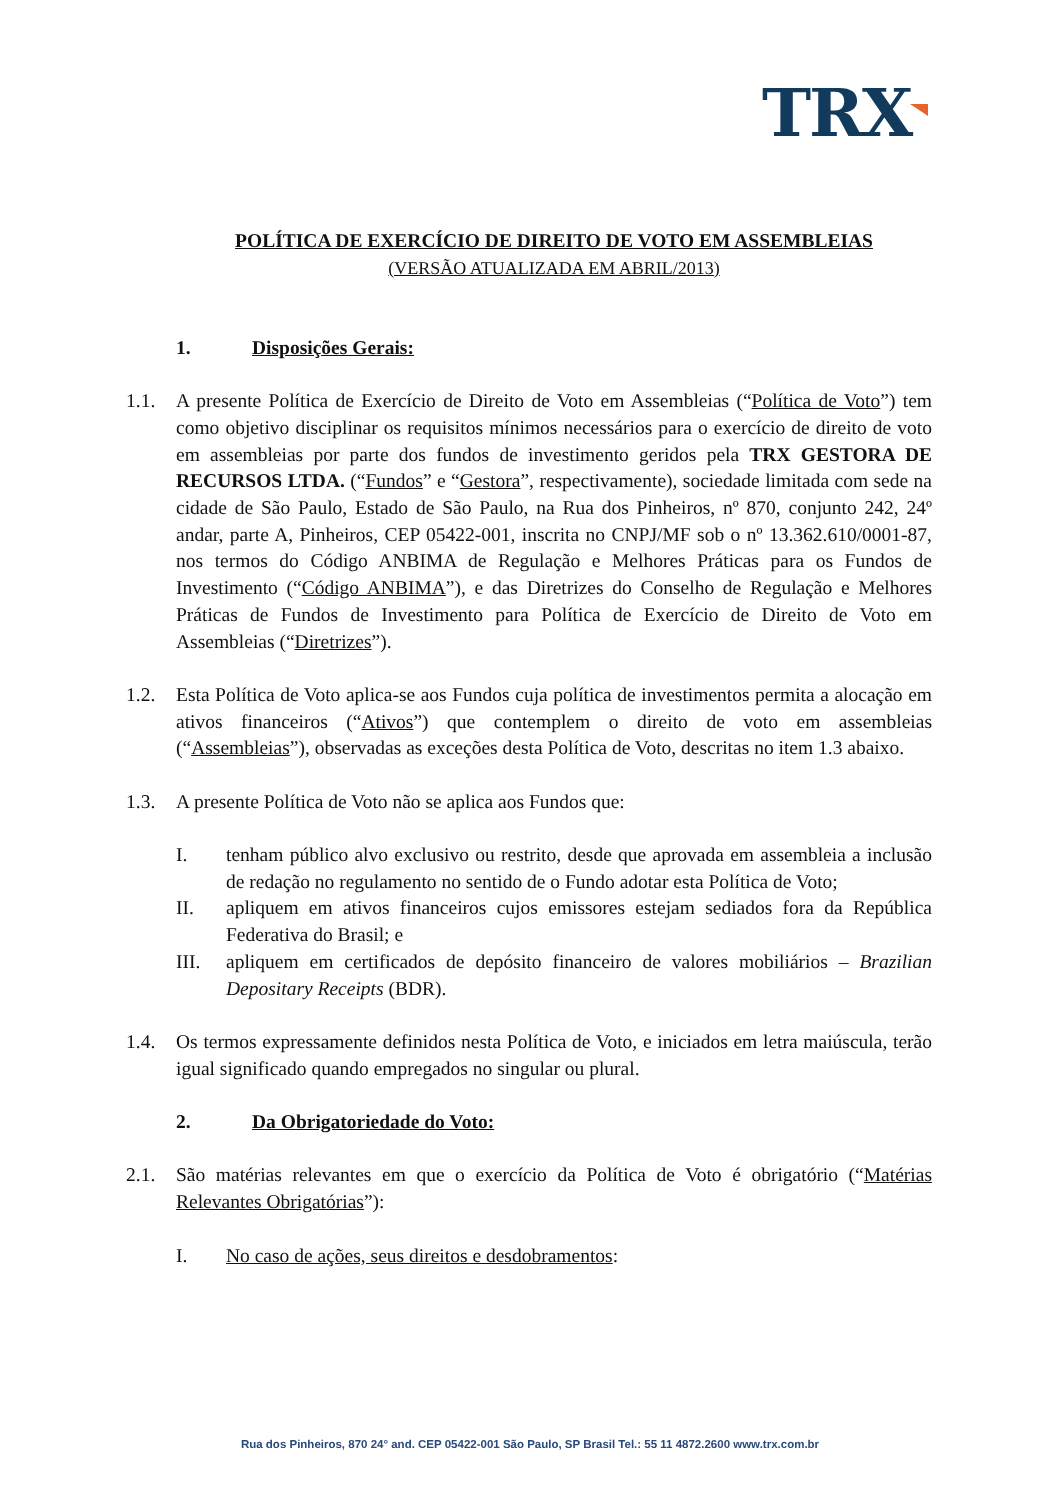TRX
POLÍTICA DE EXERCÍCIO DE DIREITO DE VOTO EM ASSEMBLEIAS
(VERSÃO ATUALIZADA EM ABRIL/2013)
1. Disposições Gerais:
1.1. A presente Política de Exercício de Direito de Voto em Assembleias (“Política de Voto”) tem como objetivo disciplinar os requisitos mínimos necessários para o exercício de direito de voto em assembleias por parte dos fundos de investimento geridos pela TRX GESTORA DE RECURSOS LTDA. (“Fundos” e “Gestora”, respectivamente), sociedade limitada com sede na cidade de São Paulo, Estado de São Paulo, na Rua dos Pinheiros, nº 870, conjunto 242, 24º andar, parte A, Pinheiros, CEP 05422-001, inscrita no CNPJ/MF sob o nº 13.362.610/0001-87, nos termos do Código ANBIMA de Regulação e Melhores Práticas para os Fundos de Investimento (“Código ANBIMA”), e das Diretrizes do Conselho de Regulação e Melhores Práticas de Fundos de Investimento para Política de Exercício de Direito de Voto em Assembleias (“Diretrizes”).
1.2. Esta Política de Voto aplica-se aos Fundos cuja política de investimentos permita a alocação em ativos financeiros (“Ativos”) que contemplem o direito de voto em assembleias (“Assembleias”), observadas as exceções desta Política de Voto, descritas no item 1.3 abaixo.
1.3. A presente Política de Voto não se aplica aos Fundos que:
I. tenham público alvo exclusivo ou restrito, desde que aprovada em assembleia a inclusão de redação no regulamento no sentido de o Fundo adotar esta Política de Voto;
II. apliquem em ativos financeiros cujos emissores estejam sediados fora da República Federativa do Brasil; e
III. apliquem em certificados de depósito financeiro de valores mobiliários – Brazilian Depositary Receipts (BDR).
1.4. Os termos expressamente definidos nesta Política de Voto, e iniciados em letra maiúscula, terão igual significado quando empregados no singular ou plural.
2. Da Obrigatoriedade do Voto:
2.1. São matérias relevantes em que o exercício da Política de Voto é obrigatório (“Matérias Relevantes Obrigatórias”):
I. No caso de ações, seus direitos e desdobramentos:
Rua dos Pinheiros, 870 24° and. CEP 05422-001 São Paulo, SP Brasil Tel.: 55 11 4872.2600 www.trx.com.br